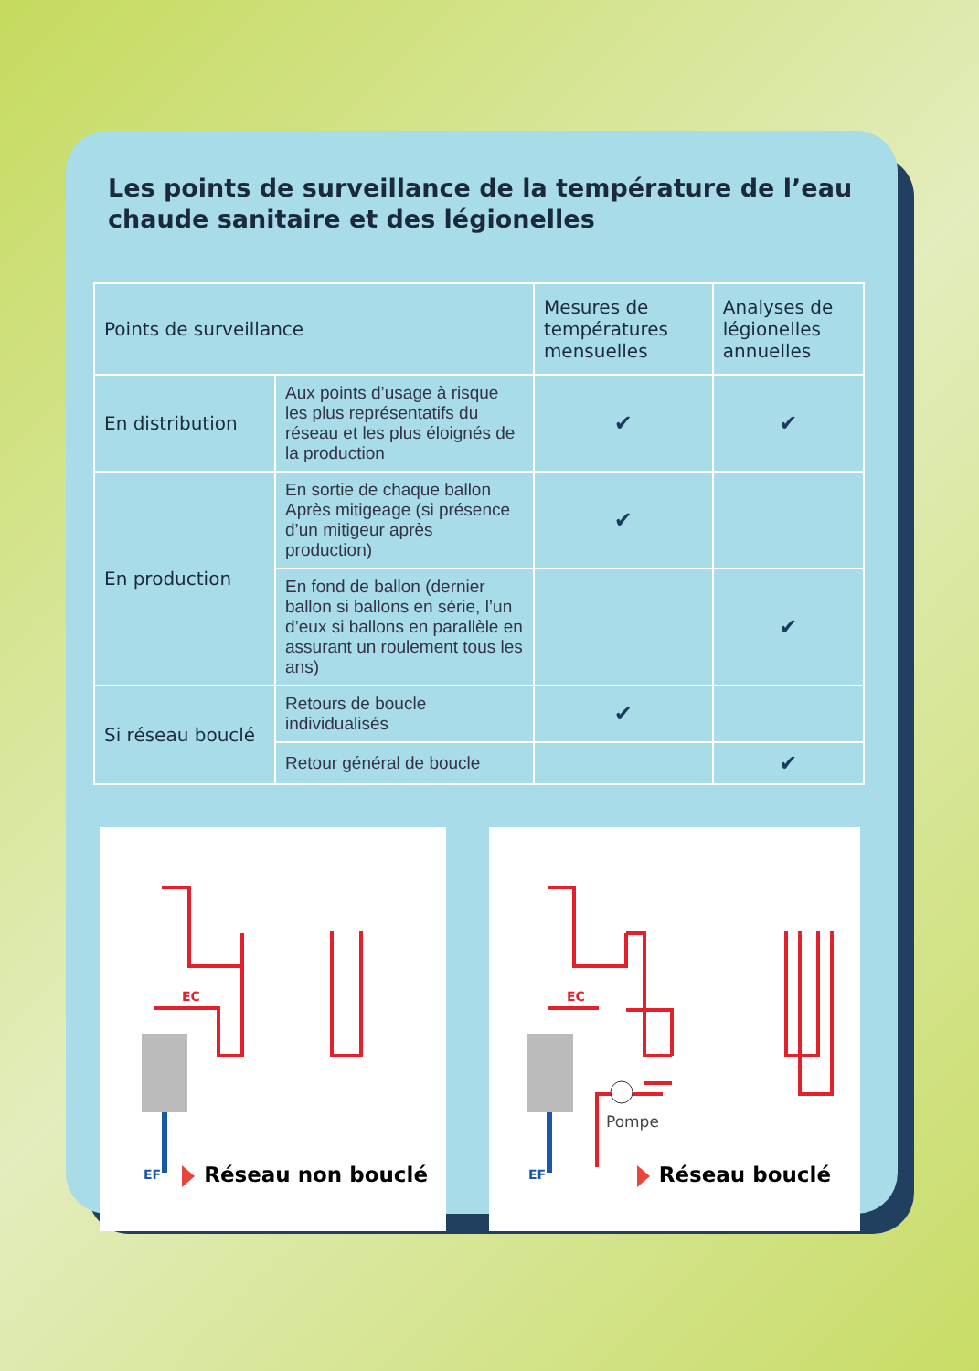Les points de surveillance de la température de l’eau
chaude sanitaire et des légionelles
| Points de surveillance | | Mesures de températures mensuelles | Analyses de légionelles annuelles |
| --- | --- | --- | --- |
| En distribution | Aux points d’usage à risque les plus représentatifs du réseau et les plus éloignés de la production | ✔ | ✔ |
| En production | En sortie de chaque ballon Après mitigeage (si présence d’un mitigeur après production) | ✔ | |
| | En fond de ballon (dernier ballon si ballons en série, l’un d’eux si ballons en parallèle en assurant un roulement tous les ans) | | ✔ |
| Si réseau bouclé | Retours de boucle individualisés | ✔ | |
| | Retour général de boucle | | ✔ |
EC
EF
Réseau non bouclé
EC
EF
Pompe
Réseau bouclé